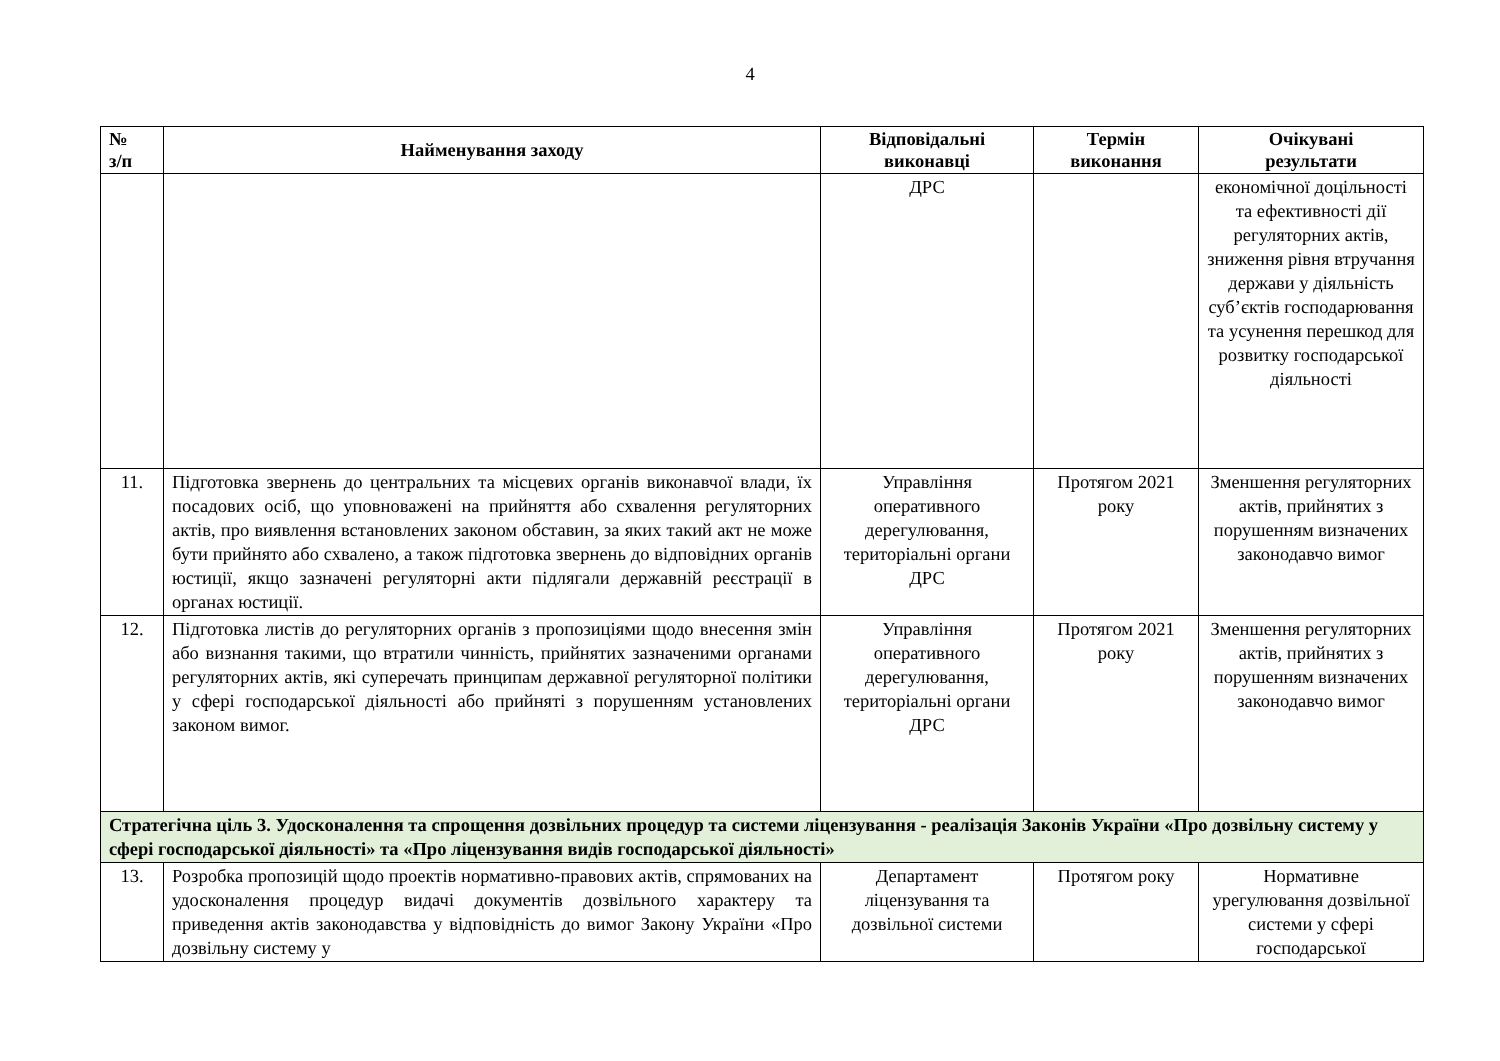4
| № з/п | Найменування заходу | Відповідальні виконавці | Термін виконання | Очікувані результати |
| --- | --- | --- | --- | --- |
| | | ДРС | | економічної доцільності та ефективності дії регуляторних актів, зниження рівня втручання держави у діяльність суб’єктів господарювання та усунення перешкод для розвитку господарської діяльності |
| 11. | Підготовка звернень до центральних та місцевих органів виконавчої влади, їх посадових осіб, що уповноважені на прийняття або схвалення регуляторних актів, про виявлення встановлених законом обставин, за яких такий акт не може бути прийнято або схвалено, а також підготовка звернень до відповідних органів юстиції, якщо зазначені регуляторні акти підлягали державній реєстрації в органах юстиції. | Управління оперативного дерегулювання, територіальні органи ДРС | Протягом 2021 року | Зменшення регуляторних актів, прийнятих з порушенням визначених законодавчо вимог |
| 12. | Підготовка листів до регуляторних органів з пропозиціями щодо внесення змін або визнання такими, що втратили чинність, прийнятих зазначеними органами регуляторних актів, які суперечать принципам державної регуляторної політики у сфері господарської діяльності або прийняті з порушенням установлених законом вимог. | Управління оперативного дерегулювання, територіальні органи ДРС | Протягом 2021 року | Зменшення регуляторних актів, прийнятих з порушенням визначених законодавчо вимог |
| Стратегічна ціль 3. Удосконалення та спрощення дозвільних процедур та системи ліцензування - реалізація Законів України «Про дозвільну систему у сфері господарської діяльності» та «Про ліцензування видів господарської діяльності» | | | | |
| 13. | Розробка пропозицій щодо проектів нормативно-правових актів, спрямованих на удосконалення процедур видачі документів дозвільного характеру та приведення актів законодавства у відповідність до вимог Закону України «Про дозвільну систему у | Департамент ліцензування та дозвільної системи | Протягом року | Нормативне урегулювання дозвільної системи у сфері господарської |